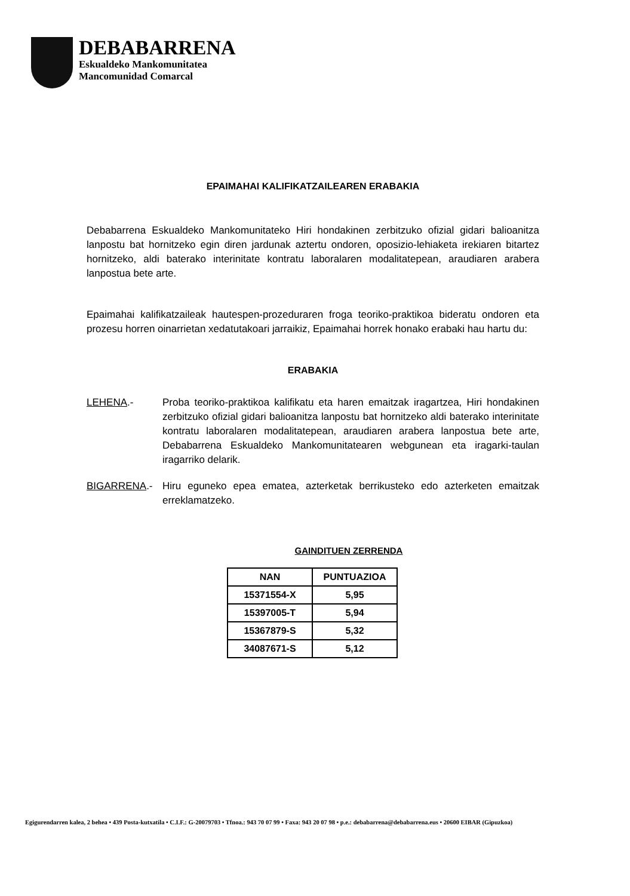DEBABARRENA
Eskualdeko Mankomunitatea
Mancomunidad Comarcal
EPAIMAHAI KALIFIKATZAILEAREN ERABAKIA
Debabarrena Eskualdeko Mankomunitateko Hiri hondakinen zerbitzuko ofizial gidari balioanitza lanpostu bat hornitzeko egin diren jardunak aztertu ondoren, oposizio-lehiaketa irekiaren bitartez hornitzeko, aldi baterako interinitate kontratu laboralaren modalitatepean, araudiaren arabera lanpostua bete arte.
Epaimahai kalifikatzaileak hautespen-prozeduraren froga teoriko-praktikoa bideratu ondoren eta prozesu horren oinarrietan xedatutakoari jarraikiz, Epaimahai horrek honako erabaki hau hartu du:
ERABAKIA
LEHENA.- Proba teoriko-praktikoa kalifikatu eta haren emaitzak iragartzea, Hiri hondakinen zerbitzuko ofizial gidari balioanitza lanpostu bat hornitzeko aldi baterako interinitate kontratu laboralaren modalitatepean, araudiaren arabera lanpostua bete arte, Debabarrena Eskualdeko Mankomunitatearen webgunean eta iragarki-taulan iragarriko delarik.
BIGARRENA.- Hiru eguneko epea ematea, azterketak berrikusteko edo azterketen emaitzak erreklamatzeko.
GAINDITUEN ZERRENDA
| NAN | PUNTUAZIOA |
| --- | --- |
| 15371554-X | 5,95 |
| 15397005-T | 5,94 |
| 15367879-S | 5,32 |
| 34087671-S | 5,12 |
Egigurendarren kalea, 2 behea • 439 Posta-kutxatila • C.I.F.: G-20079703 • Tfnoa.: 943 70 07 99 • Faxa: 943 20 07 98 • p.e.: debabarrena@debabarrena.eus • 20600 EIBAR (Gipuzkoa)